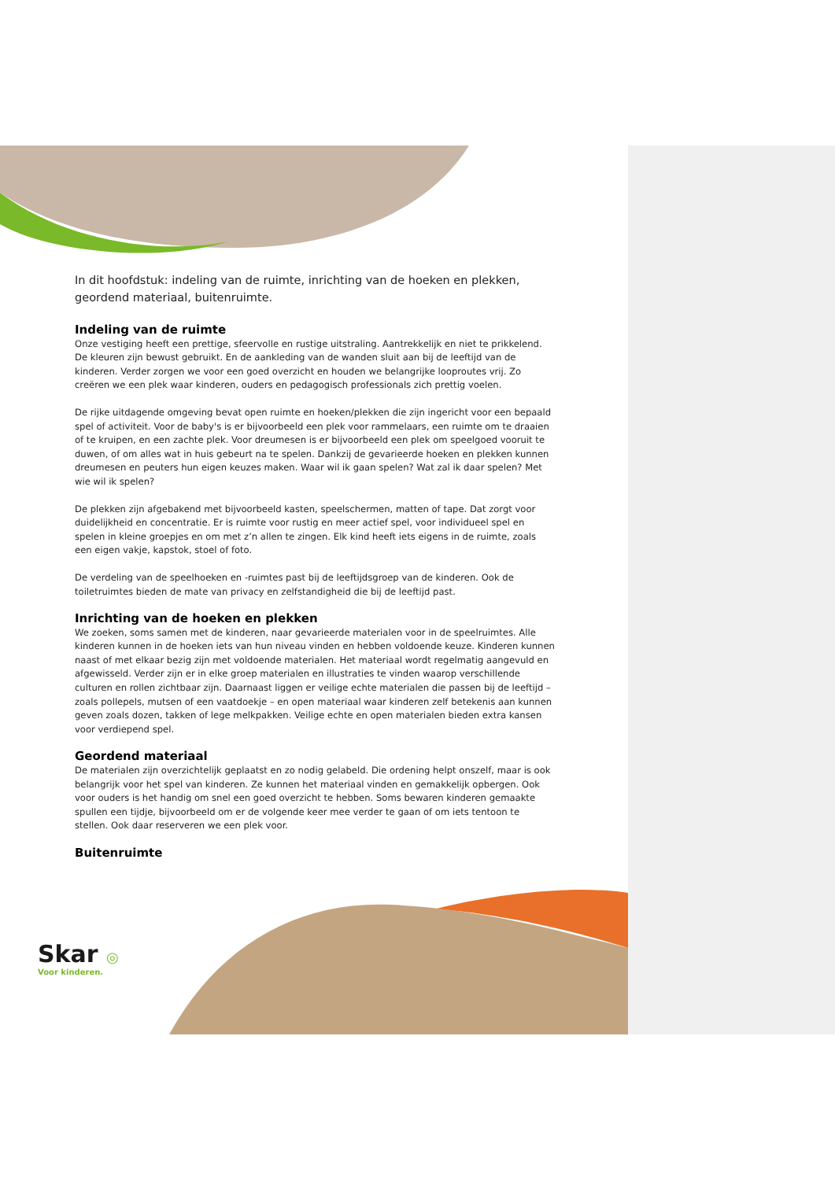In dit hoofdstuk: indeling van de ruimte, inrichting van de hoeken en plekken, geordend materiaal, buitenruimte.
Indeling van de ruimte
Onze vestiging heeft een prettige, sfeervolle en rustige uitstraling. Aantrekkelijk en niet te prikkelend. De kleuren zijn bewust gebruikt. En de aankleding van de wanden sluit aan bij de leeftijd van de kinderen. Verder zorgen we voor een goed overzicht en houden we belangrijke looproutes vrij. Zo creëren we een plek waar kinderen, ouders en pedagogisch professionals zich prettig voelen.
De rijke uitdagende omgeving bevat open ruimte en hoeken/plekken die zijn ingericht voor een bepaald spel of activiteit. Voor de baby's is er bijvoorbeeld een plek voor rammelaars, een ruimte om te draaien of te kruipen, en een zachte plek. Voor dreumesen is er bijvoorbeeld een plek om speelgoed vooruit te duwen, of om alles wat in huis gebeurt na te spelen. Dankzij de gevarieerde hoeken en plekken kunnen dreumesen en peuters hun eigen keuzes maken. Waar wil ik gaan spelen? Wat zal ik daar spelen? Met wie wil ik spelen?
De plekken zijn afgebakend met bijvoorbeeld kasten, speelschermen, matten of tape. Dat zorgt voor duidelijkheid en concentratie. Er is ruimte voor rustig en meer actief spel, voor individueel spel en spelen in kleine groepjes en om met z’n allen te zingen. Elk kind heeft iets eigens in de ruimte, zoals een eigen vakje, kapstok, stoel of foto.
De verdeling van de speelhoeken en -ruimtes past bij de leeftijdsgroep van de kinderen. Ook de toiletruimtes bieden de mate van privacy en zelfstandigheid die bij de leeftijd past.
Inrichting van de hoeken en plekken
We zoeken, soms samen met de kinderen, naar gevarieerde materialen voor in de speelruimtes. Alle kinderen kunnen in de hoeken iets van hun niveau vinden en hebben voldoende keuze. Kinderen kunnen naast of met elkaar bezig zijn met voldoende materialen. Het materiaal wordt regelmatig aangevuld en afgewisseld. Verder zijn er in elke groep materialen en illustraties te vinden waarop verschillende culturen en rollen zichtbaar zijn. Daarnaast liggen er veilige echte materialen die passen bij de leeftijd – zoals pollepels, mutsen of een vaatdoekje – en open materiaal waar kinderen zelf betekenis aan kunnen geven zoals dozen, takken of lege melkpakken. Veilige echte en open materialen bieden extra kansen voor verdiepend spel.
Geordend materiaal
De materialen zijn overzichtelijk geplaatst en zo nodig gelabeld. Die ordening helpt onszelf, maar is ook belangrijk voor het spel van kinderen. Ze kunnen het materiaal vinden en gemakkelijk opbergen. Ook voor ouders is het handig om snel een goed overzicht te hebben. Soms bewaren kinderen gemaakte spullen een tijdje, bijvoorbeeld om er de volgende keer mee verder te gaan of om iets tentoon te stellen. Ook daar reserveren we een plek voor.
Buitenruimte
Skar ◎
Voor kinderen.